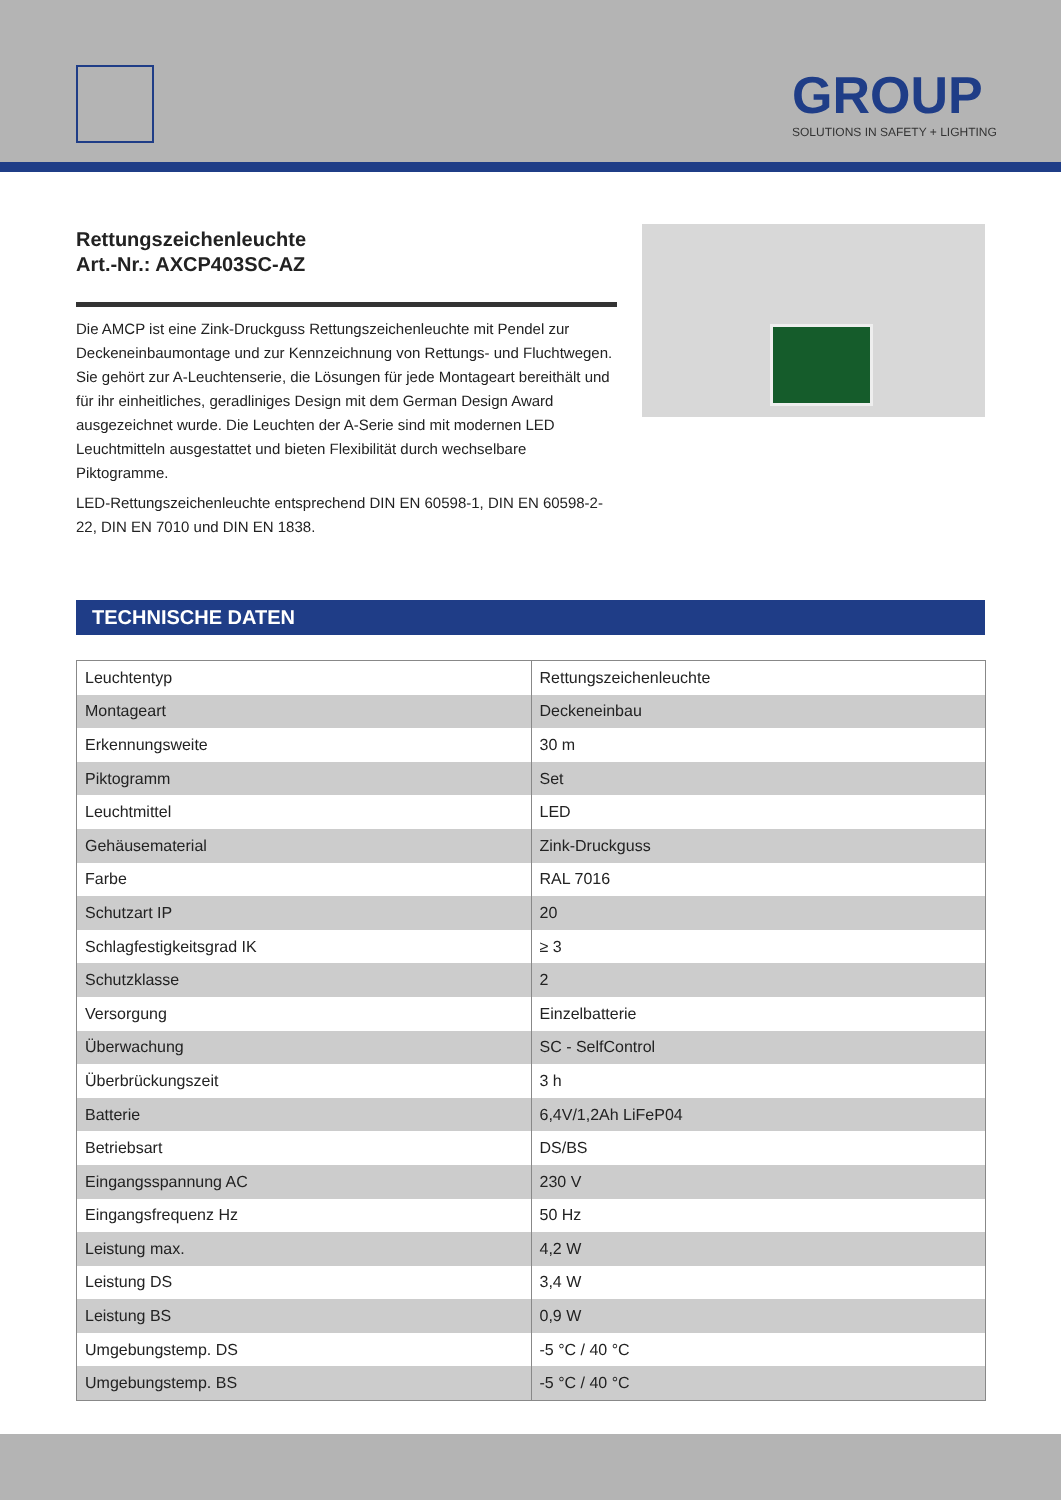GROUP
SOLUTIONS IN SAFETY + LIGHTING
Rettungszeichenleuchte
Art.-Nr.: AXCP403SC-AZ
Die AMCP ist eine Zink-Druckguss Rettungszeichenleuchte mit Pendel zur Deckeneinbaumontage und zur Kennzeichnung von Rettungs- und Fluchtwegen. Sie gehört zur A-Leuchtenserie, die Lösungen für jede Montageart bereithält und für ihr einheitliches, geradliniges Design mit dem German Design Award ausgezeichnet wurde. Die Leuchten der A-Serie sind mit modernen LED Leuchtmitteln ausgestattet und bieten Flexibilität durch wechselbare Piktogramme.
LED-Rettungszeichenleuchte entsprechend DIN EN 60598-1, DIN EN 60598-2-22, DIN EN 7010 und DIN EN 1838.
TECHNISCHE DATEN
| Leuchtentyp | Rettungszeichenleuchte |
| Montageart | Deckeneinbau |
| Erkennungsweite | 30 m |
| Piktogramm | Set |
| Leuchtmittel | LED |
| Gehäusematerial | Zink-Druckguss |
| Farbe | RAL 7016 |
| Schutzart IP | 20 |
| Schlagfestigkeitsgrad IK | ≥ 3 |
| Schutzklasse | 2 |
| Versorgung | Einzelbatterie |
| Überwachung | SC - SelfControl |
| Überbrückungszeit | 3 h |
| Batterie | 6,4V/1,2Ah LiFeP04 |
| Betriebsart | DS/BS |
| Eingangsspannung AC | 230 V |
| Eingangsfrequenz Hz | 50 Hz |
| Leistung max. | 4,2 W |
| Leistung DS | 3,4 W |
| Leistung BS | 0,9 W |
| Umgebungstemp. DS | -5 °C / 40 °C |
| Umgebungstemp. BS | -5 °C / 40 °C |